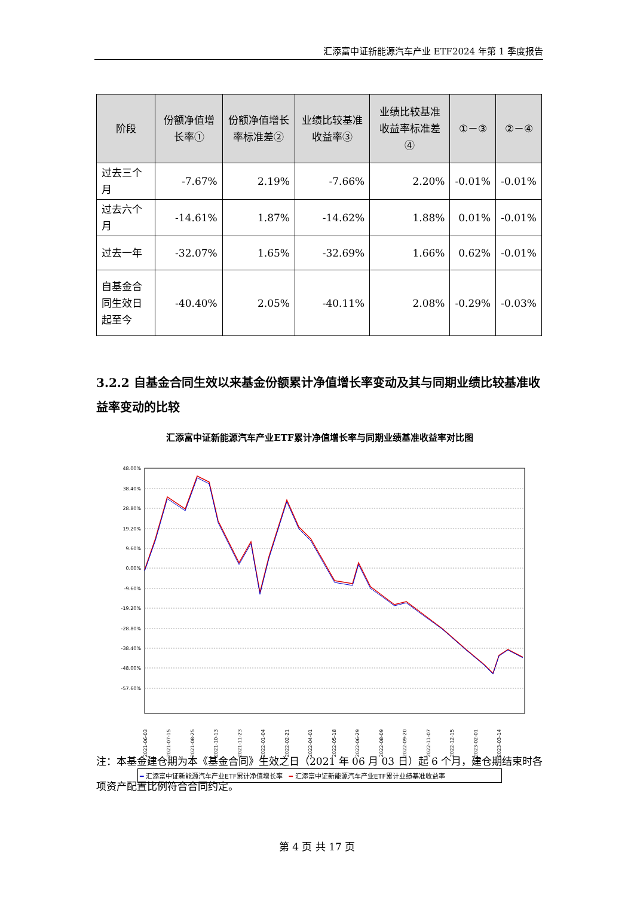汇添富中证新能源汽车产业 ETF2024 年第 1 季度报告
| 阶段 | 份额净值增长率① | 份额净值增长率标准差② | 业绩比较基准收益率③ | 业绩比较基准收益率标准差④ | ①－③ | ②－④ |
| --- | --- | --- | --- | --- | --- | --- |
| 过去三个月 | -7.67% | 2.19% | -7.66% | 2.20% | -0.01% | -0.01% |
| 过去六个月 | -14.61% | 1.87% | -14.62% | 1.88% | 0.01% | -0.01% |
| 过去一年 | -32.07% | 1.65% | -32.69% | 1.66% | 0.62% | -0.01% |
| 自基金合同生效日起至今 | -40.40% | 2.05% | -40.11% | 2.08% | -0.29% | -0.03% |
3.2.2 自基金合同生效以来基金份额累计净值增长率变动及其与同期业绩比较基准收益率变动的比较
汇添富中证新能源汽车产业ETF累计净值增长率与同期业绩基准收益率对比图
48.00%
38.40%
28.80%
19.20%
9.60%
0.00%
-9.60%
-19.20%
-28.80%
-38.40%
-48.00%
-57.60%
2021-06-03
2021-07-15
2021-08-25
2021-10-13
2021-11-23
2022-01-04
2022-02-21
2022-04-01
2022-05-18
2022-06-29
2022-08-09
2022-09-20
2022-11-07
2022-12-15
2023-02-01
2023-03-14
━ 汇添富中证新能源汽车产业ETF累计净值增长率 ━ 汇添富中证新能源汽车产业ETF累计业绩基准收益率
注：本基金建仓期为本《基金合同》生效之日（2021 年 06 月 03 日）起 6 个月，建仓期结束时各项资产配置比例符合合同约定。
第 4 页 共 17 页